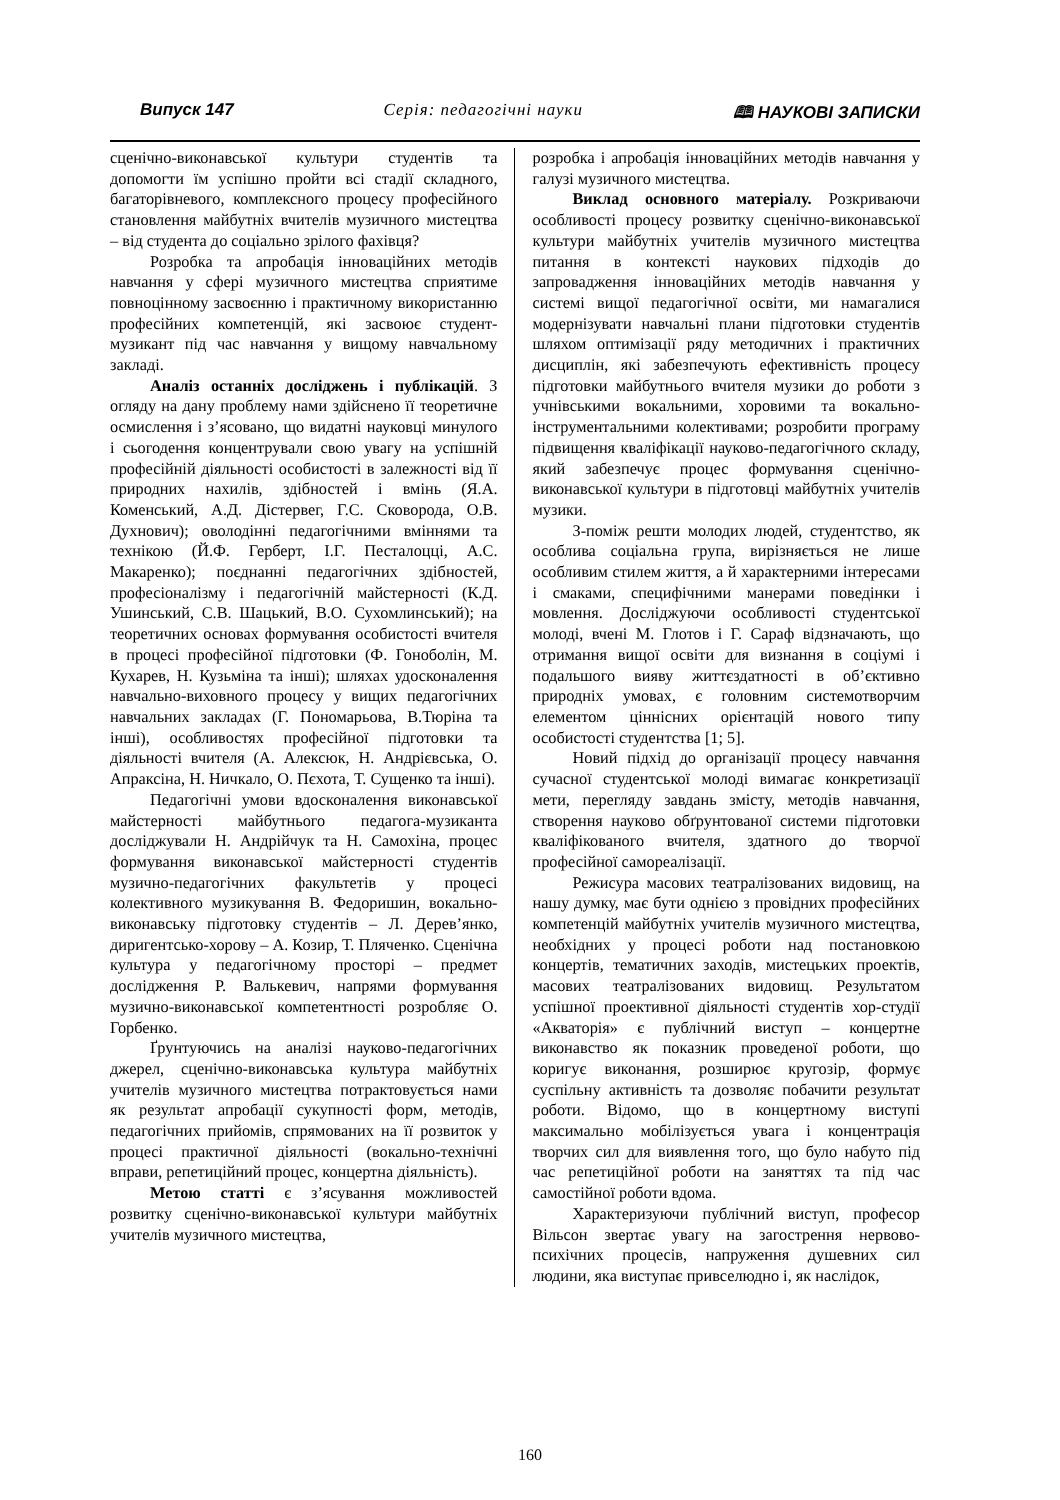Випуск 147 Серія: педагогічні науки 🕮 НАУКОВІ ЗАПИСКИ
сценічно-виконавської культури студентів та допомогти їм успішно пройти всі стадії складного, багаторівневого, комплексного процесу професійного становлення майбутніх вчителів музичного мистецтва – від студента до соціально зрілого фахівця?
Розробка та апробація інноваційних методів навчання у сфері музичного мистецтва сприятиме повноцінному засвоєнню і практичному використанню професійних компетенцій, які засвоює студент-музикант під час навчання у вищому навчальному закладі.
Аналіз останніх досліджень і публікацій. З огляду на дану проблему нами здійснено її теоретичне осмислення і з’ясовано, що видатні науковці минулого і сьогодення концентрували свою увагу на успішній професійній діяльності особистості в залежності від її природних нахилів, здібностей і вмінь (Я.А. Коменський, А.Д. Дістервег, Г.С. Сковорода, О.В. Духнович); оволодінні педагогічними вміннями та технікою (Й.Ф. Герберт, І.Г. Песталоцці, А.С. Макаренко); поєднанні педагогічних здібностей, професіоналізму і педагогічній майстерності (К.Д. Ушинський, С.В. Шацький, В.О. Сухомлинський); на теоретичних основах формування особистості вчителя в процесі професійної підготовки (Ф. Гоноболін, М. Кухарев, Н. Кузьміна та інші); шляхах удосконалення навчально-виховного процесу у вищих педагогічних навчальних закладах (Г. Пономарьова, В.Тюріна та інші), особливостях професійної підготовки та діяльності вчителя (А. Алексюк, Н. Андрієвська, О. Апраксіна, Н. Ничкало, О. Пєхота, Т. Сущенко та інші).
Педагогічні умови вдосконалення виконавської майстерності майбутнього педагога-музиканта досліджували Н. Андрійчук та Н. Самохіна, процес формування виконавської майстерності студентів музично-педагогічних факультетів у процесі колективного музикування В. Федоришин, вокально-виконавську підготовку студентів – Л. Дерев’янко, диригентсько-хорову – А. Козир, Т. Пляченко. Сценічна культура у педагогічному просторі – предмет дослідження Р. Валькевич, напрями формування музично-виконавської компетентності розробляє О. Горбенко.
Ґрунтуючись на аналізі науково-педагогічних джерел, сценічно-виконавська культура майбутніх учителів музичного мистецтва потрактовується нами як результат апробації сукупності форм, методів, педагогічних прийомів, спрямованих на її розвиток у процесі практичної діяльності (вокально-технічні вправи, репетиційний процес, концертна діяльність).
Метою статті є з’ясування можливостей розвитку сценічно-виконавської культури майбутніх учителів музичного мистецтва,
розробка і апробація інноваційних методів навчання у галузі музичного мистецтва.
Виклад основного матеріалу. Розкриваючи особливості процесу розвитку сценічно-виконавської культури майбутніх учителів музичного мистецтва питання в контексті наукових підходів до запровадження інноваційних методів навчання у системі вищої педагогічної освіти, ми намагалися модернізувати навчальні плани підготовки студентів шляхом оптимізації ряду методичних і практичних дисциплін, які забезпечують ефективність процесу підготовки майбутнього вчителя музики до роботи з учнівськими вокальними, хоровими та вокально-інструментальними колективами; розробити програму підвищення кваліфікації науково-педагогічного складу, який забезпечує процес формування сценічно-виконавської культури в підготовці майбутніх учителів музики.
З-поміж решти молодих людей, студентство, як особлива соціальна група, вирізняється не лише особливим стилем життя, а й характерними інтересами і смаками, специфічними манерами поведінки і мовлення. Досліджуючи особливості студентської молоді, вчені М. Глотов і Г. Сараф відзначають, що отримання вищої освіти для визнання в соціумі і подальшого вияву життєздатності в об’єктивно природніх умовах, є головним системотворчим елементом ціннісних орієнтацій нового типу особистості студентства [1; 5].
Новий підхід до організації процесу навчання сучасної студентської молоді вимагає конкретизації мети, перегляду завдань змісту, методів навчання, створення науково обґрунтованої системи підготовки кваліфікованого вчителя, здатного до творчої професійної самореалізації.
Режисура масових театралізованих видовищ, на нашу думку, має бути однією з провідних професійних компетенцій майбутніх учителів музичного мистецтва, необхідних у процесі роботи над постановкою концертів, тематичних заходів, мистецьких проектів, масових театралізованих видовищ. Результатом успішної проективної діяльності студентів хор-студії «Акваторія» є публічний виступ – концертне виконавство як показник проведеної роботи, що коригує виконання, розширює кругозір, формує суспільну активність та дозволяє побачити результат роботи. Відомо, що в концертному виступі максимально мобілізується увага і концентрація творчих сил для виявлення того, що було набуто під час репетиційної роботи на заняттях та під час самостійної роботи вдома.
Характеризуючи публічний виступ, професор Вільсон звертає увагу на загострення нервово-психічних процесів, напруження душевних сил людини, яка виступає привселюдно і, як наслідок,
160